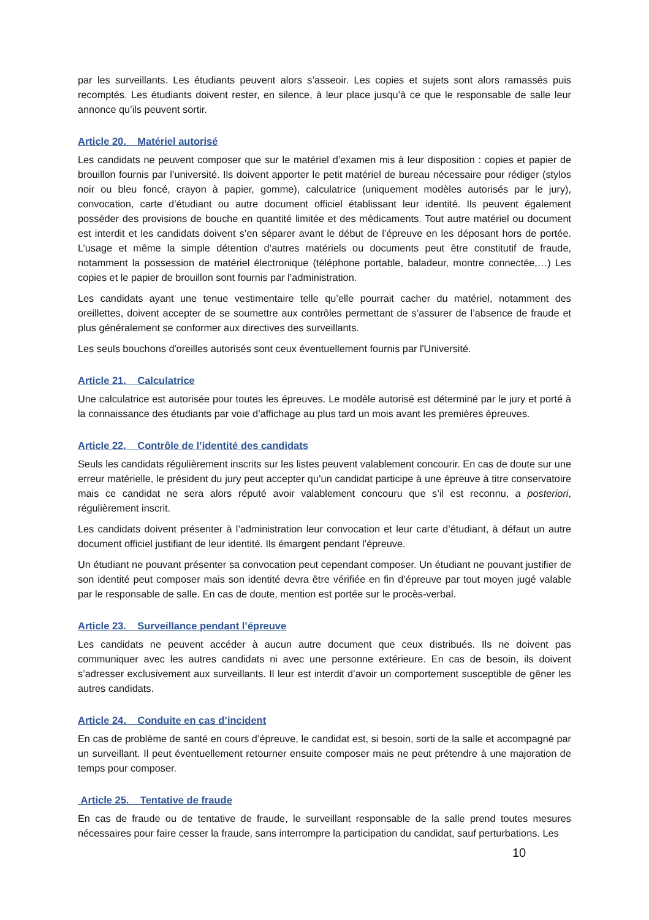par les surveillants. Les étudiants peuvent alors s’asseoir. Les copies et sujets sont alors ramassés puis recomptés. Les étudiants doivent rester, en silence, à leur place jusqu’à ce que le responsable de salle leur annonce qu’ils peuvent sortir.
Article 20. Matériel autorisé
Les candidats ne peuvent composer que sur le matériel d’examen mis à leur disposition : copies et papier de brouillon fournis par l’université. Ils doivent apporter le petit matériel de bureau nécessaire pour rédiger (stylos noir ou bleu foncé, crayon à papier, gomme), calculatrice (uniquement modèles autorisés par le jury), convocation, carte d’étudiant ou autre document officiel établissant leur identité. Ils peuvent également posséder des provisions de bouche en quantité limitée et des médicaments. Tout autre matériel ou document est interdit et les candidats doivent s’en séparer avant le début de l’épreuve en les déposant hors de portée. L’usage et même la simple détention d’autres matériels ou documents peut être constitutif de fraude, notamment la possession de matériel électronique (téléphone portable, baladeur, montre connectée,…) Les copies et le papier de brouillon sont fournis par l’administration.
Les candidats ayant une tenue vestimentaire telle qu’elle pourrait cacher du matériel, notamment des oreillettes, doivent accepter de se soumettre aux contrôles permettant de s’assurer de l’absence de fraude et plus généralement se conformer aux directives des surveillants.
Les seuls bouchons d'oreilles autorisés sont ceux éventuellement fournis par l'Université.
Article 21. Calculatrice
Une calculatrice est autorisée pour toutes les épreuves. Le modèle autorisé est déterminé par le jury et porté à la connaissance des étudiants par voie d’affichage au plus tard un mois avant les premières épreuves.
Article 22. Contrôle de l’identité des candidats
Seuls les candidats régulièrement inscrits sur les listes peuvent valablement concourir. En cas de doute sur une erreur matérielle, le président du jury peut accepter qu’un candidat participe à une épreuve à titre conservatoire mais ce candidat ne sera alors réputé avoir valablement concouru que s’il est reconnu, a posteriori, régulièrement inscrit.
Les candidats doivent présenter à l’administration leur convocation et leur carte d’étudiant, à défaut un autre document officiel justifiant de leur identité. Ils émargent pendant l’épreuve.
Un étudiant ne pouvant présenter sa convocation peut cependant composer. Un étudiant ne pouvant justifier de son identité peut composer mais son identité devra être vérifiée en fin d’épreuve par tout moyen jugé valable par le responsable de salle. En cas de doute, mention est portée sur le procès-verbal.
Article 23. Surveillance pendant l’épreuve
Les candidats ne peuvent accéder à aucun autre document que ceux distribués. Ils ne doivent pas communiquer avec les autres candidats ni avec une personne extérieure. En cas de besoin, ils doivent s’adresser exclusivement aux surveillants. Il leur est interdit d’avoir un comportement susceptible de gêner les autres candidats.
Article 24. Conduite en cas d’incident
En cas de problème de santé en cours d’épreuve, le candidat est, si besoin, sorti de la salle et accompagné par un surveillant. Il peut éventuellement retourner ensuite composer mais ne peut prétendre à une majoration de temps pour composer.
Article 25. Tentative de fraude
En cas de fraude ou de tentative de fraude, le surveillant responsable de la salle prend toutes mesures nécessaires pour faire cesser la fraude, sans interrompre la participation du candidat, sauf perturbations. Les
10